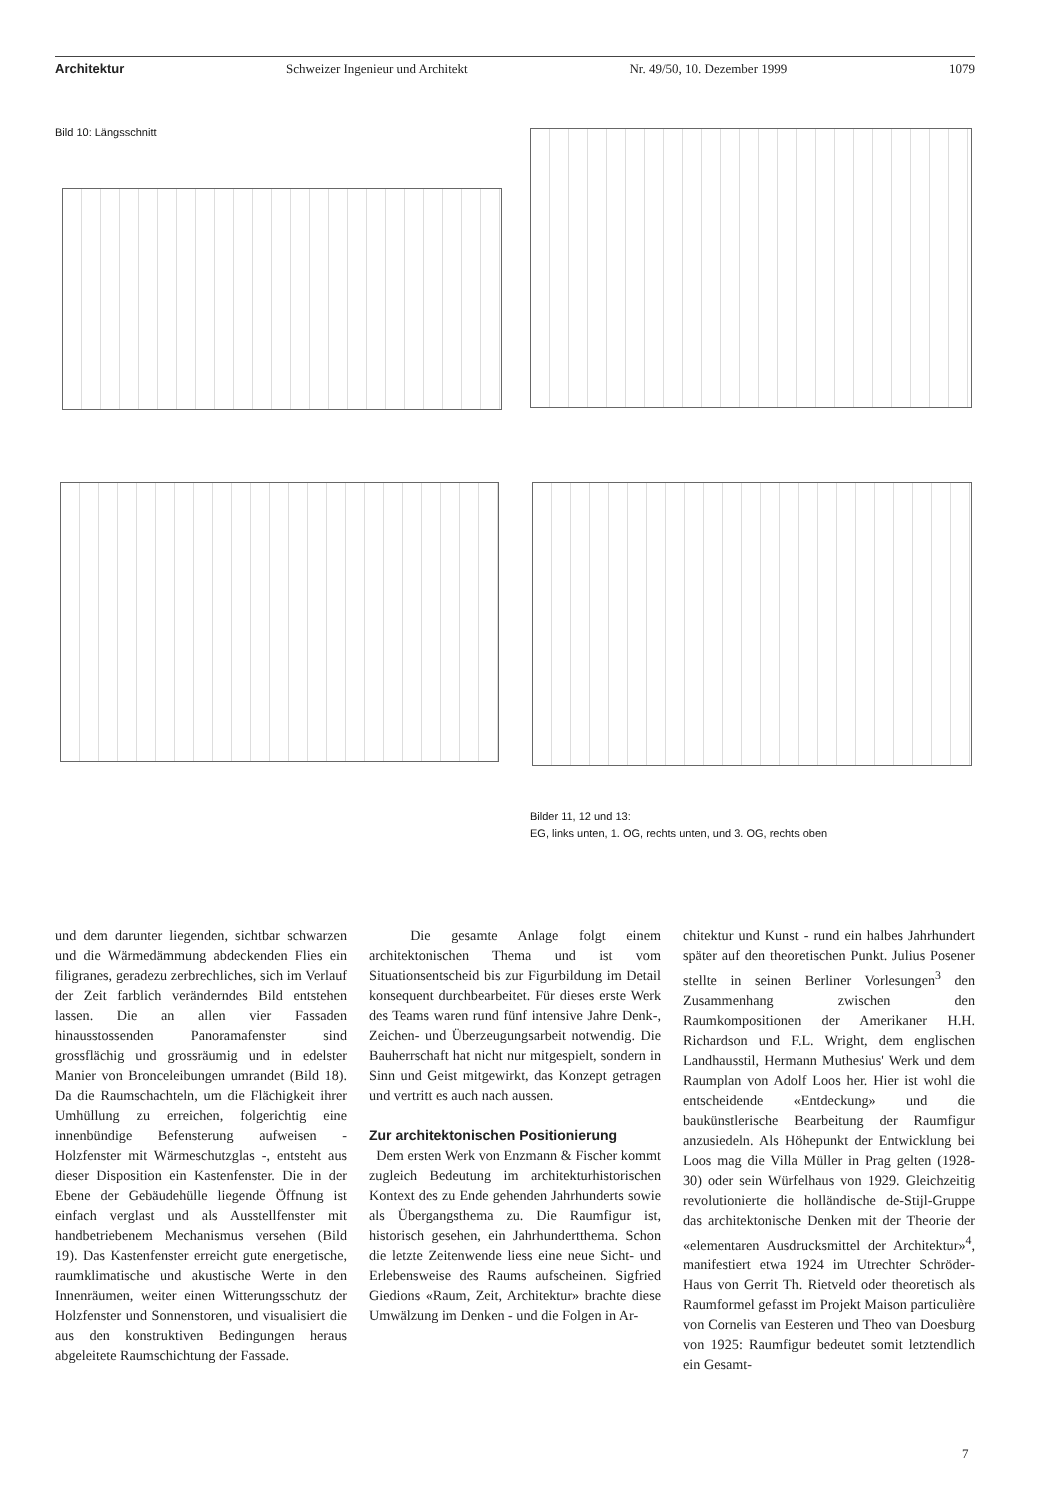Architektur Schweizer Ingenieur und Architekt Nr. 49/50, 10. Dezember 1999 1079
Bild 10: Längsschnitt
Bilder 11, 12 und 13:
EG, links unten, 1. OG, rechts unten, und 3. OG, rechts oben
und dem darunter liegenden, sichtbar schwarzen und die Wärmedämmung abdeckenden Flies ein filigranes, geradezu zerbrechliches, sich im Verlauf der Zeit farblich veränderndes Bild entstehen lassen. Die an allen vier Fassaden hinausstossenden Panoramafenster sind grossflächig und grossräumig und in edelster Manier von Bronceleibungen umrandet (Bild 18). Da die Raumschachteln, um die Flächigkeit ihrer Umhüllung zu erreichen, folgerichtig eine innenbündige Befensterung aufweisen - Holzfenster mit Wärmeschutzglas -, entsteht aus dieser Disposition ein Kastenfenster. Die in der Ebene der Gebäudehülle liegende Öffnung ist einfach verglast und als Ausstellfenster mit handbetriebenem Mechanismus versehen (Bild 19). Das Kastenfenster erreicht gute energetische, raumklimatische und akustische Werte in den Innenräumen, weiter einen Witterungsschutz der Holzfenster und Sonnenstoren, und visualisiert die aus den konstruktiven Bedingungen heraus abgeleitete Raumschichtung der Fassade.
Die gesamte Anlage folgt einem architektonischen Thema und ist vom Situationsentscheid bis zur Figurbildung im Detail konsequent durchbearbeitet. Für dieses erste Werk des Teams waren rund fünf intensive Jahre Denk-, Zeichen- und Überzeugungsarbeit notwendig. Die Bauherrschaft hat nicht nur mitgespielt, sondern in Sinn und Geist mitgewirkt, das Konzept getragen und vertritt es auch nach aussen.
Zur architektonischen Positionierung
Dem ersten Werk von Enzmann & Fischer kommt zugleich Bedeutung im architekturhistorischen Kontext des zu Ende gehenden Jahrhunderts sowie als Übergangsthema zu. Die Raumfigur ist, historisch gesehen, ein Jahrhundertthema. Schon die letzte Zeitenwende liess eine neue Sicht- und Erlebensweise des Raums aufscheinen. Sigfried Giedions «Raum, Zeit, Architektur» brachte diese Umwälzung im Denken - und die Folgen in Ar-
chitektur und Kunst - rund ein halbes Jahrhundert später auf den theoretischen Punkt. Julius Posener stellte in seinen Berliner Vorlesungen<sup>3</sup> den Zusammenhang zwischen den Raumkompositionen der Amerikaner H.H. Richardson und F.L. Wright, dem englischen Landhausstil, Hermann Muthesius' Werk und dem Raumplan von Adolf Loos her. Hier ist wohl die entscheidende «Entdeckung» und die baukünstlerische Bearbeitung der Raumfigur anzusiedeln. Als Höhepunkt der Entwicklung bei Loos mag die Villa Müller in Prag gelten (1928-30) oder sein Würfelhaus von 1929. Gleichzeitig revolutionierte die holländische de-Stijl-Gruppe das architektonische Denken mit der Theorie der «elementaren Ausdrucksmittel der Architektur»<sup>4</sup>, manifestiert etwa 1924 im Utrechter Schröder-Haus von Gerrit Th. Rietveld oder theoretisch als Raumformel gefasst im Projekt Maison particulière von Cornelis van Eesteren und Theo van Doesburg von 1925: Raumfigur bedeutet somit letztendlich ein Gesamt-
7